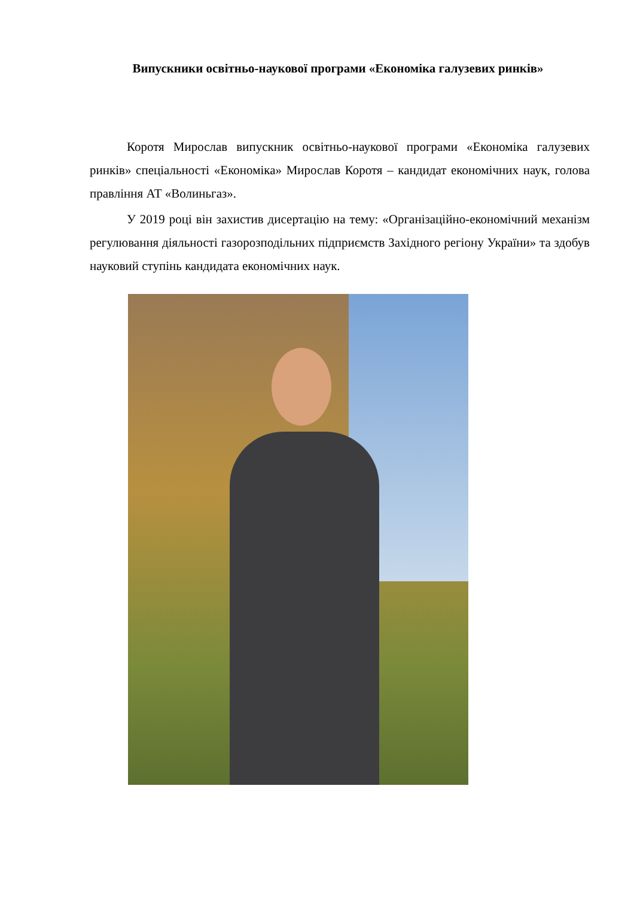Випускники освітньо-наукової програми «Економіка галузевих ринків»
Коротя Мирослав випускник освітньо-наукової програми «Економіка галузевих ринків» спеціальності «Економіка» Мирослав Коротя – кандидат економічних наук, голова правління АТ «Волиньгаз».
У 2019 році він захистив дисертацію на тему: «Організаційно-економічний механізм регулювання діяльності газорозподільних підприємств Західного регіону України» та здобув науковий ступінь кандидата економічних наук.